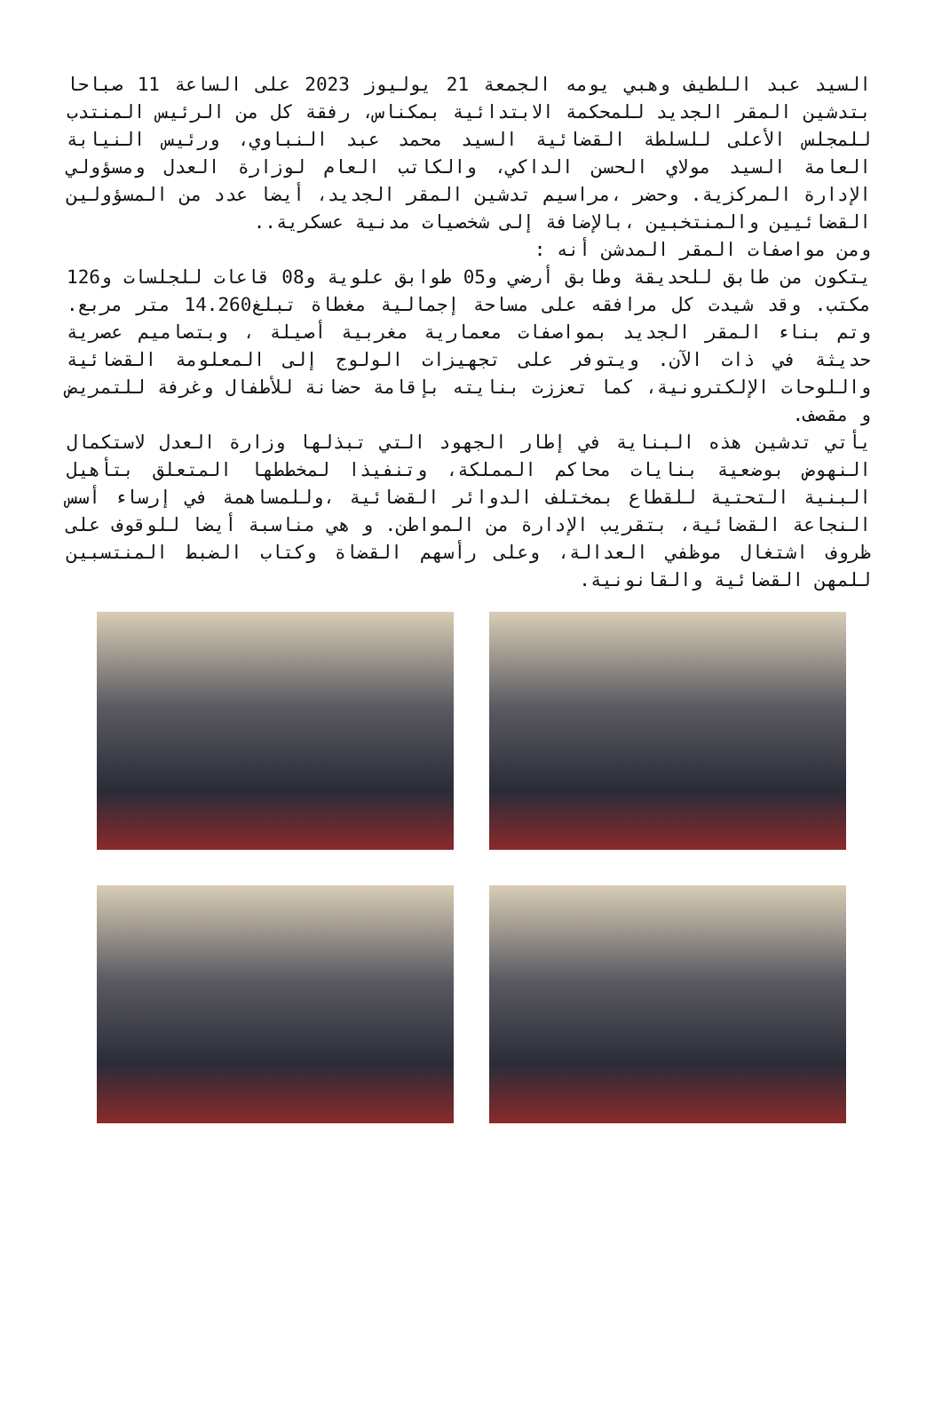السيد عبد اللطيف وهبي يومه الجمعة 21 يوليوز 2023 على الساعة 11 صباحا بتدشين المقر الجديد للمحكمة الابتدائية بمكناس، رفقة كل من الرئيس المنتدب للمجلس الأعلى للسلطة القضائية السيد محمد عبد النباوي، ورئيس النيابة العامة السيد مولاي الحسن الداكي، والكاتب العام لوزارة العدل ومسؤولي الإدارة المركزية. وحضر ،مراسيم تدشين المقر الجديد، أيضا عدد من المسؤولين القضائيين والمنتخبين ،بالإضافة إلى شخصيات مدنية عسكرية..
ومن مواصفات المقر المدشن أنه :
يتكون من طابق للحديقة وطابق أرضي و05 طوابق علوية و08 قاعات للجلسات و126 مكتب. وقد شيدت كل مرافقه على مساحة إجمالية مغطاة تبلغ14.260 متر مربع. وتم بناء المقر الجديد بمواصفات معمارية مغربية أصيلة ، وبتصاميم عصرية حديثة في ذات الآن. ويتوفر على تجهيزات الولوج إلى المعلومة القضائية واللوحات الإلكترونية، كما تعززت بنايته بإقامة حضانة للأطفال وغرفة للتمريض و مقصف.
يأتي تدشين هذه البناية في إطار الجهود التي تبذلها وزارة العدل لاستكمال النهوض بوضعية بنايات محاكم المملكة، وتنفيذا لمخططها المتعلق بتأهيل البنية التحتية للقطاع بمختلف الدوائر القضائية ،وللمساهمة في إرساء أسس النجاعة القضائية، بتقريب الإدارة من المواطن. و هي مناسبة أيضا للوقوف على ظروف اشتغال موظفي العدالة، وعلى رأسهم القضاة وكتاب الضبط المنتسبين للمهن القضائية والقانونية.